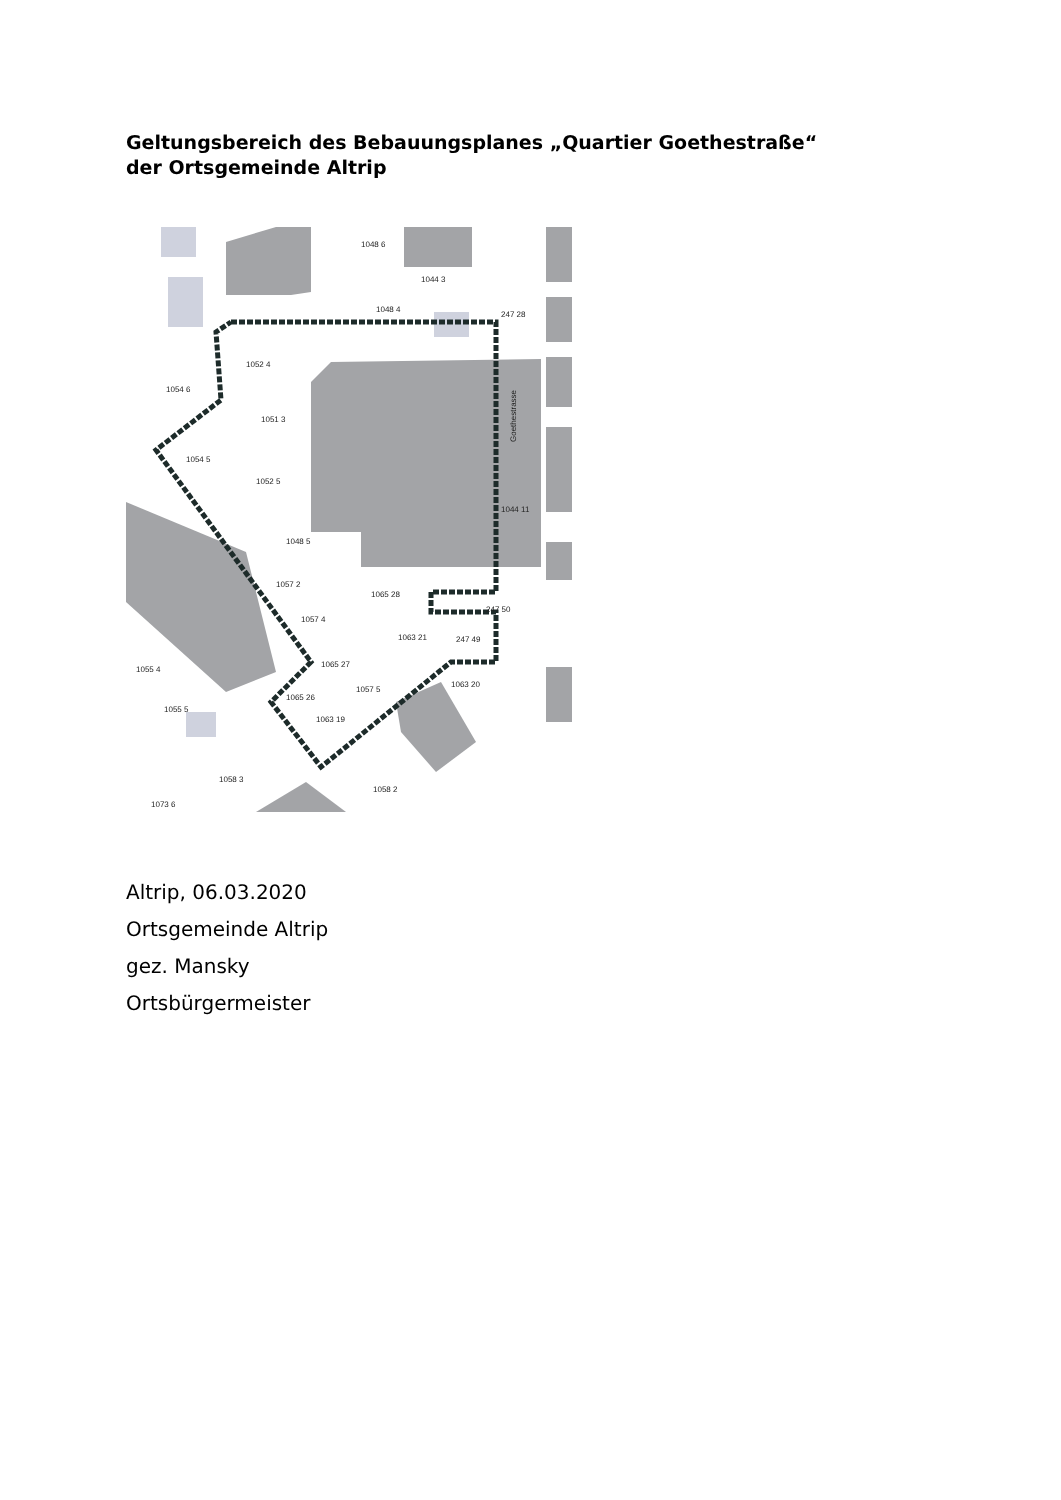Geltungsbereich des Bebauungsplanes „Quartier Goethestraße“ der Ortsgemeinde Altrip
1048 6
1044 3
1048 4
247 28
1052 4
1054 6
1051 3
1054 5
1052 5
1048 5
1044 11
1057 2
1065 28
1057 4
1063 21
247 49
247 50
1065 27
1057 5
1063 20
1065 26
1063 19
1055 4
1055 5
1058 3
1058 2
1073 6
Goethestrasse
Altrip, 06.03.2020
Ortsgemeinde Altrip
gez. Mansky
Ortsbürgermeister